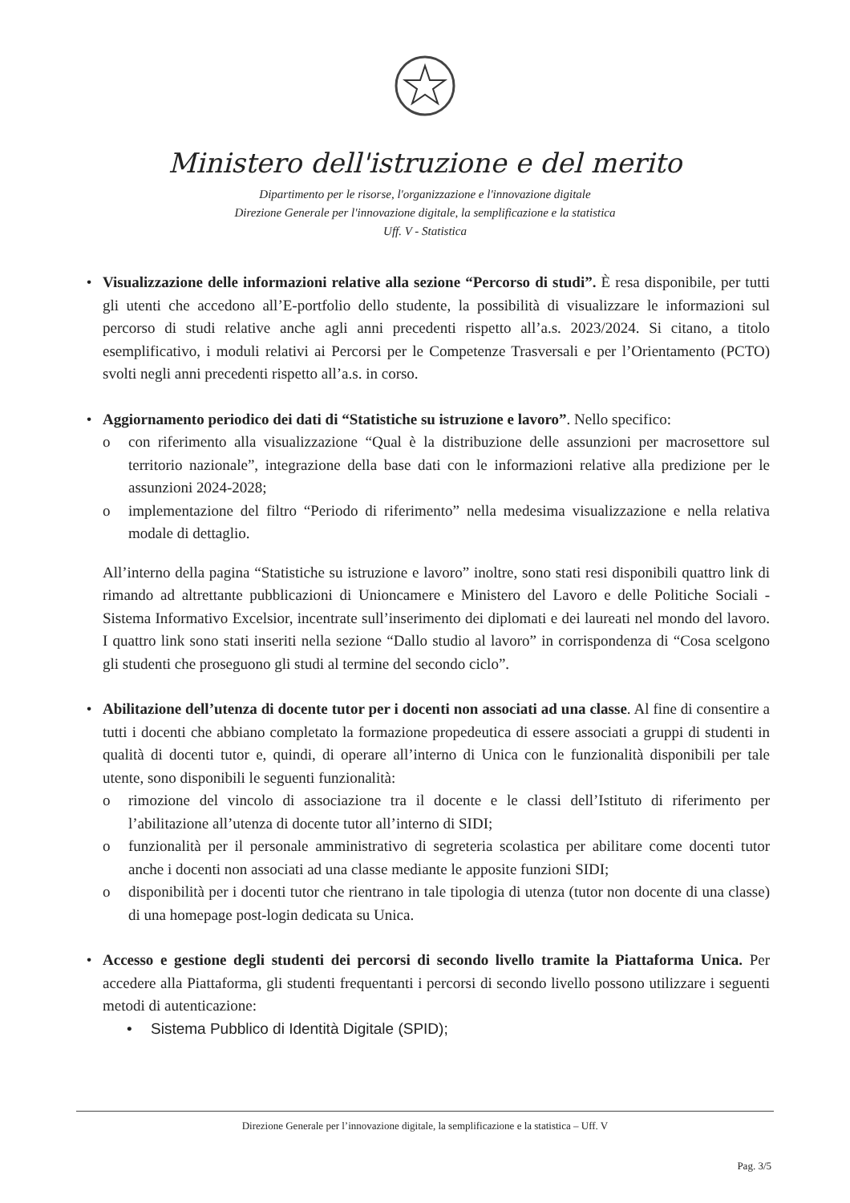Ministero dell'istruzione e del merito
Dipartimento per le risorse, l'organizzazione e l'innovazione digitale
Direzione Generale per l'innovazione digitale, la semplificazione e la statistica
Uff. V - Statistica
• Visualizzazione delle informazioni relative alla sezione “Percorso di studi”. È resa disponibile, per tutti gli utenti che accedono all’E-portfolio dello studente, la possibilità di visualizzare le informazioni sul percorso di studi relative anche agli anni precedenti rispetto all’a.s. 2023/2024. Si citano, a titolo esemplificativo, i moduli relativi ai Percorsi per le Competenze Trasversali e per l’Orientamento (PCTO) svolti negli anni precedenti rispetto all’a.s. in corso.
• Aggiornamento periodico dei dati di “Statistiche su istruzione e lavoro”. Nello specifico:
o con riferimento alla visualizzazione “Qual è la distribuzione delle assunzioni per macrosettore sul territorio nazionale”, integrazione della base dati con le informazioni relative alla predizione per le assunzioni 2024-2028;
o implementazione del filtro “Periodo di riferimento” nella medesima visualizzazione e nella relativa modale di dettaglio.
All’interno della pagina “Statistiche su istruzione e lavoro” inoltre, sono stati resi disponibili quattro link di rimando ad altrettante pubblicazioni di Unioncamere e Ministero del Lavoro e delle Politiche Sociali - Sistema Informativo Excelsior, incentrate sull’inserimento dei diplomati e dei laureati nel mondo del lavoro. I quattro link sono stati inseriti nella sezione “Dallo studio al lavoro” in corrispondenza di “Cosa scelgono gli studenti che proseguono gli studi al termine del secondo ciclo”.
• Abilitazione dell’utenza di docente tutor per i docenti non associati ad una classe. Al fine di consentire a tutti i docenti che abbiano completato la formazione propedeutica di essere associati a gruppi di studenti in qualità di docenti tutor e, quindi, di operare all’interno di Unica con le funzionalità disponibili per tale utente, sono disponibili le seguenti funzionalità:
o rimozione del vincolo di associazione tra il docente e le classi dell’Istituto di riferimento per l’abilitazione all’utenza di docente tutor all’interno di SIDI;
o funzionalità per il personale amministrativo di segreteria scolastica per abilitare come docenti tutor anche i docenti non associati ad una classe mediante le apposite funzioni SIDI;
o disponibilità per i docenti tutor che rientrano in tale tipologia di utenza (tutor non docente di una classe) di una homepage post-login dedicata su Unica.
• Accesso e gestione degli studenti dei percorsi di secondo livello tramite la Piattaforma Unica. Per accedere alla Piattaforma, gli studenti frequentanti i percorsi di secondo livello possono utilizzare i seguenti metodi di autenticazione:
• Sistema Pubblico di Identità Digitale (SPID);
Direzione Generale per l’innovazione digitale, la semplificazione e la statistica – Uff. V
Pag. 3/5